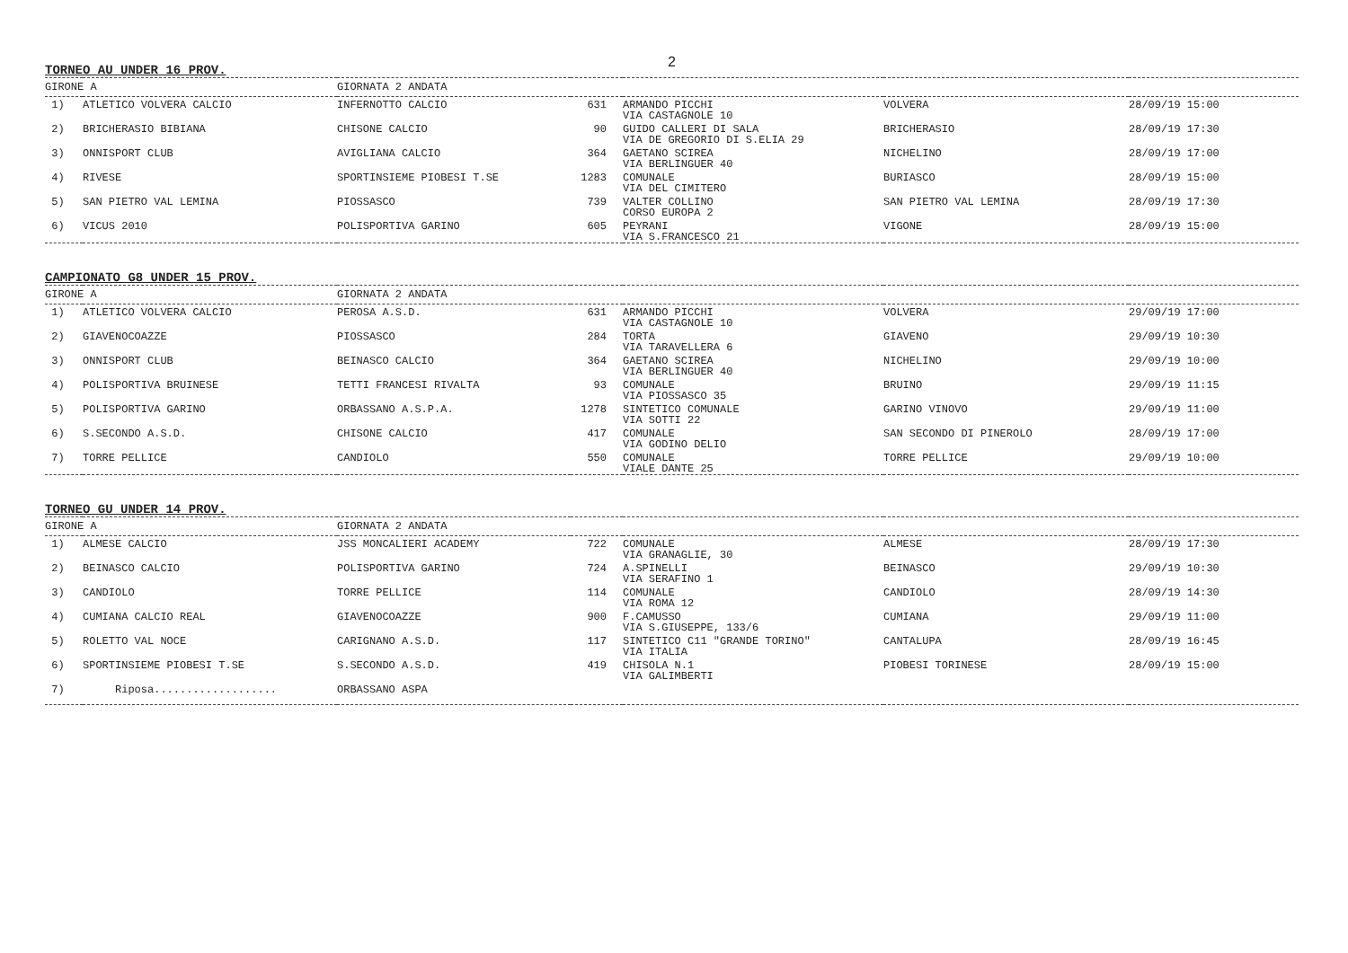2
TORNEO AU UNDER 16 PROV.
| GIRONE A | | GIORNATA 2 ANDATA | | | | |
| --- | --- | --- | --- | --- | --- | --- |
| 1) | ATLETICO VOLVERA CALCIO | INFERNOTTO CALCIO | 631 | ARMANDO PICCHI VIA CASTAGNOLE 10 | VOLVERA | 28/09/19 15:00 |
| 2) | BRICHERASIO BIBIANA | CHISONE CALCIO | 90 | GUIDO CALLERI DI SALA VIA DE GREGORIO DI S.ELIA 29 | BRICHERASIO | 28/09/19 17:30 |
| 3) | ONNISPORT CLUB | AVIGLIANA CALCIO | 364 | GAETANO SCIREA VIA BERLINGUER 40 | NICHELINO | 28/09/19 17:00 |
| 4) | RIVESE | SPORTINSIEME PIOBESI T.SE | 1283 | COMUNALE VIA DEL CIMITERO | BURIASCO | 28/09/19 15:00 |
| 5) | SAN PIETRO VAL LEMINA | PIOSSASCO | 739 | VALTER COLLINO CORSO EUROPA 2 | SAN PIETRO VAL LEMINA | 28/09/19 17:30 |
| 6) | VICUS 2010 | POLISPORTIVA GARINO | 605 | PEYRANI VIA S.FRANCESCO 21 | VIGONE | 28/09/19 15:00 |
CAMPIONATO G8 UNDER 15 PROV.
| GIRONE A | | GIORNATA 2 ANDATA | | | | |
| --- | --- | --- | --- | --- | --- | --- |
| 1) | ATLETICO VOLVERA CALCIO | PEROSA A.S.D. | 631 | ARMANDO PICCHI VIA CASTAGNOLE 10 | VOLVERA | 29/09/19 17:00 |
| 2) | GIAVENOCOAZZE | PIOSSASCO | 284 | TORTA VIA TARAVELLERA 6 | GIAVENO | 29/09/19 10:30 |
| 3) | ONNISPORT CLUB | BEINASCO CALCIO | 364 | GAETANO SCIREA VIA BERLINGUER 40 | NICHELINO | 29/09/19 10:00 |
| 4) | POLISPORTIVA BRUINESE | TETTI FRANCESI RIVALTA | 93 | COMUNALE VIA PIOSSASCO 35 | BRUINO | 29/09/19 11:15 |
| 5) | POLISPORTIVA GARINO | ORBASSANO A.S.P.A. | 1278 | SINTETICO COMUNALE VIA SOTTI 22 | GARINO VINOVO | 29/09/19 11:00 |
| 6) | S.SECONDO A.S.D. | CHISONE CALCIO | 417 | COMUNALE VIA GODINO DELIO | SAN SECONDO DI PINEROLO | 28/09/19 17:00 |
| 7) | TORRE PELLICE | CANDIOLO | 550 | COMUNALE VIALE DANTE 25 | TORRE PELLICE | 29/09/19 10:00 |
TORNEO GU UNDER 14 PROV.
| GIRONE A | | GIORNATA 2 ANDATA | | | | |
| --- | --- | --- | --- | --- | --- | --- |
| 1) | ALMESE CALCIO | JSS MONCALIERI ACADEMY | 722 | COMUNALE VIA GRANAGLIE, 30 | ALMESE | 28/09/19 17:30 |
| 2) | BEINASCO CALCIO | POLISPORTIVA GARINO | 724 | A.SPINELLI VIA SERAFINO 1 | BEINASCO | 29/09/19 10:30 |
| 3) | CANDIOLO | TORRE PELLICE | 114 | COMUNALE VIA ROMA 12 | CANDIOLO | 28/09/19 14:30 |
| 4) | CUMIANA CALCIO REAL | GIAVENOCOAZZE | 900 | F.CAMUSSO VIA S.GIUSEPPE, 133/6 | CUMIANA | 29/09/19 11:00 |
| 5) | ROLETTO VAL NOCE | CARIGNANO A.S.D. | 117 | SINTETICO C11 "GRANDE TORINO" VIA ITALIA | CANTALUPA | 28/09/19 16:45 |
| 6) | SPORTINSIEME PIOBESI T.SE | S.SECONDO A.S.D. | 419 | CHISOLA N.1 VIA GALIMBERTI | PIOBESI TORINESE | 28/09/19 15:00 |
| 7) | Riposa................... | ORBASSANO ASPA | | | | |